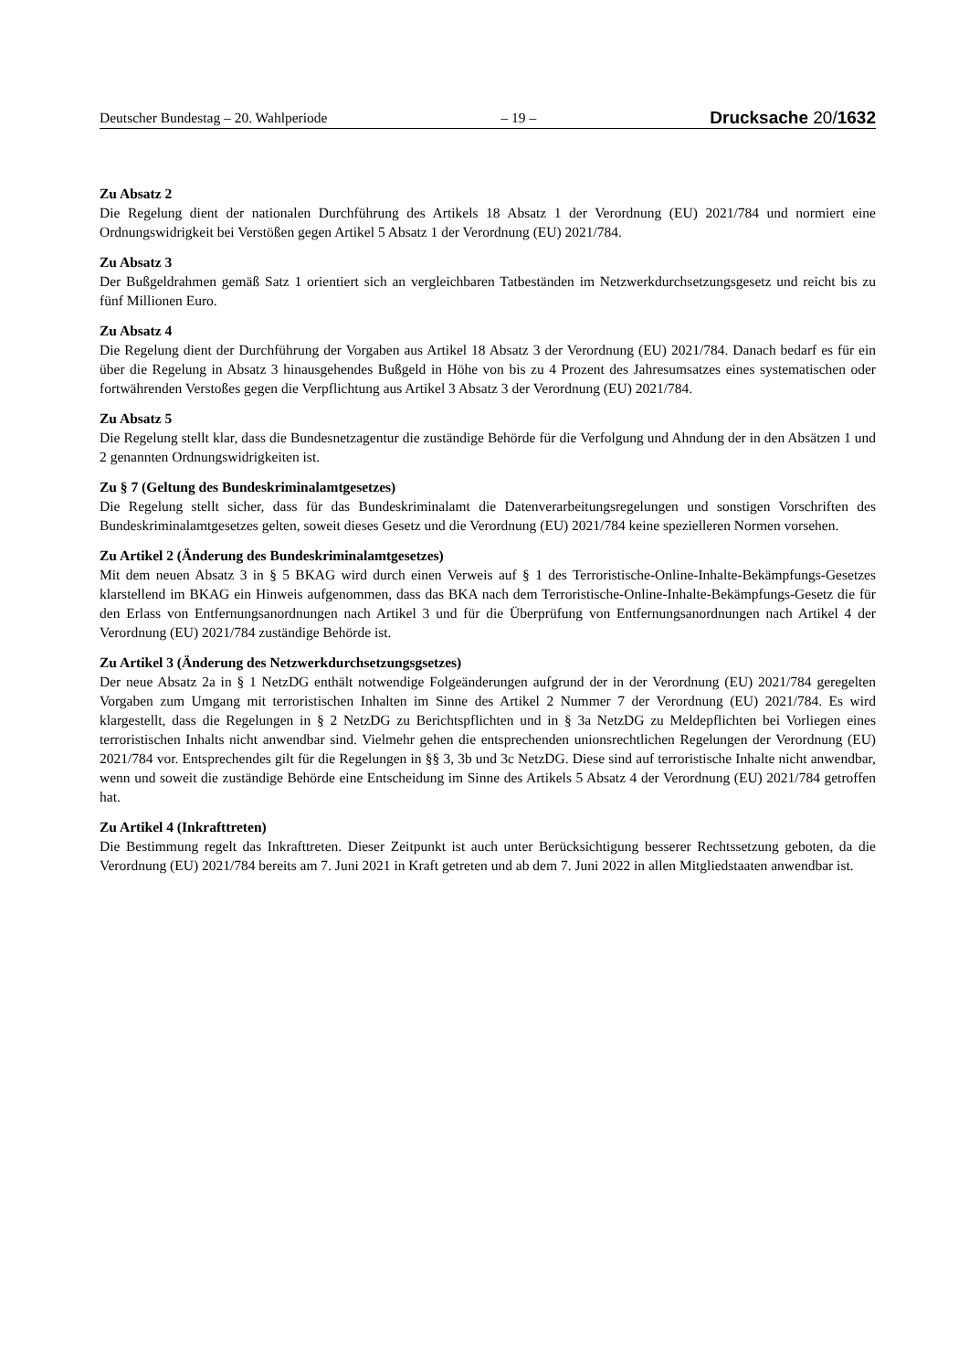Deutscher Bundestag – 20. Wahlperiode – 19 – Drucksache 20/1632
Zu Absatz 2
Die Regelung dient der nationalen Durchführung des Artikels 18 Absatz 1 der Verordnung (EU) 2021/784 und normiert eine Ordnungswidrigkeit bei Verstößen gegen Artikel 5 Absatz 1 der Verordnung (EU) 2021/784.
Zu Absatz 3
Der Bußgeldrahmen gemäß Satz 1 orientiert sich an vergleichbaren Tatbeständen im Netzwerkdurchsetzungsgesetz und reicht bis zu fünf Millionen Euro.
Zu Absatz 4
Die Regelung dient der Durchführung der Vorgaben aus Artikel 18 Absatz 3 der Verordnung (EU) 2021/784. Danach bedarf es für ein über die Regelung in Absatz 3 hinausgehendes Bußgeld in Höhe von bis zu 4 Prozent des Jahresumsatzes eines systematischen oder fortwährenden Verstoßes gegen die Verpflichtung aus Artikel 3 Absatz 3 der Verordnung (EU) 2021/784.
Zu Absatz 5
Die Regelung stellt klar, dass die Bundesnetzagentur die zuständige Behörde für die Verfolgung und Ahndung der in den Absätzen 1 und 2 genannten Ordnungswidrigkeiten ist.
Zu § 7 (Geltung des Bundeskriminalamtgesetzes)
Die Regelung stellt sicher, dass für das Bundeskriminalamt die Datenverarbeitungsregelungen und sonstigen Vorschriften des Bundeskriminalamtgesetzes gelten, soweit dieses Gesetz und die Verordnung (EU) 2021/784 keine spezielleren Normen vorsehen.
Zu Artikel 2 (Änderung des Bundeskriminalamtgesetzes)
Mit dem neuen Absatz 3 in § 5 BKAG wird durch einen Verweis auf § 1 des Terroristische-Online-Inhalte-Bekämpfungs-Gesetzes klarstellend im BKAG ein Hinweis aufgenommen, dass das BKA nach dem Terroristische-Online-Inhalte-Bekämpfungs-Gesetz die für den Erlass von Entfernungsanordnungen nach Artikel 3 und für die Überprüfung von Entfernungsanordnungen nach Artikel 4 der Verordnung (EU) 2021/784 zuständige Behörde ist.
Zu Artikel 3 (Änderung des Netzwerkdurchsetzungsgsetzes)
Der neue Absatz 2a in § 1 NetzDG enthält notwendige Folgeänderungen aufgrund der in der Verordnung (EU) 2021/784 geregelten Vorgaben zum Umgang mit terroristischen Inhalten im Sinne des Artikel 2 Nummer 7 der Verordnung (EU) 2021/784. Es wird klargestellt, dass die Regelungen in § 2 NetzDG zu Berichtspflichten und in § 3a NetzDG zu Meldepflichten bei Vorliegen eines terroristischen Inhalts nicht anwendbar sind. Vielmehr gehen die entsprechenden unionsrechtlichen Regelungen der Verordnung (EU) 2021/784 vor. Entsprechendes gilt für die Regelungen in §§ 3, 3b und 3c NetzDG. Diese sind auf terroristische Inhalte nicht anwendbar, wenn und soweit die zuständige Behörde eine Entscheidung im Sinne des Artikels 5 Absatz 4 der Verordnung (EU) 2021/784 getroffen hat.
Zu Artikel 4 (Inkrafttreten)
Die Bestimmung regelt das Inkrafttreten. Dieser Zeitpunkt ist auch unter Berücksichtigung besserer Rechtssetzung geboten, da die Verordnung (EU) 2021/784 bereits am 7. Juni 2021 in Kraft getreten und ab dem 7. Juni 2022 in allen Mitgliedstaaten anwendbar ist.